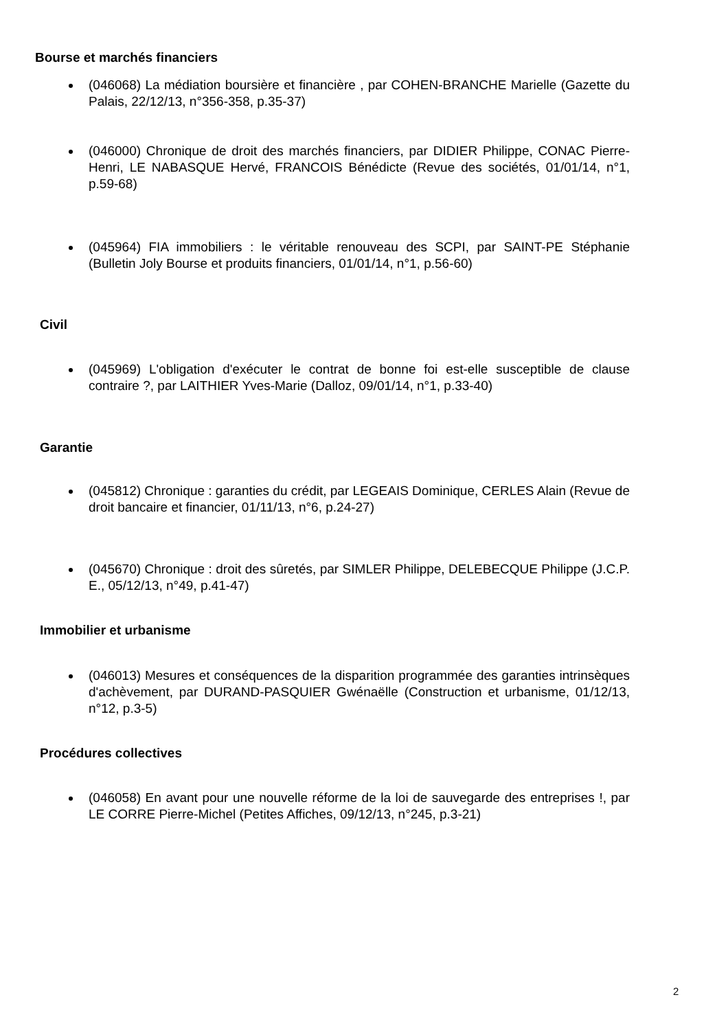Bourse et marchés financiers
(046068) La médiation boursière et financière , par COHEN-BRANCHE Marielle (Gazette du Palais, 22/12/13, n°356-358, p.35-37)
(046000) Chronique de droit des marchés financiers, par DIDIER Philippe, CONAC Pierre-Henri, LE NABASQUE Hervé, FRANCOIS Bénédicte (Revue des sociétés, 01/01/14, n°1, p.59-68)
(045964) FIA immobiliers : le véritable renouveau des SCPI, par SAINT-PE Stéphanie (Bulletin Joly Bourse et produits financiers, 01/01/14, n°1, p.56-60)
Civil
(045969) L'obligation d'exécuter le contrat de bonne foi est-elle susceptible de clause contraire ?, par LAITHIER Yves-Marie (Dalloz, 09/01/14, n°1, p.33-40)
Garantie
(045812) Chronique : garanties du crédit, par LEGEAIS Dominique, CERLES Alain (Revue de droit bancaire et financier, 01/11/13, n°6, p.24-27)
(045670) Chronique : droit des sûretés, par SIMLER Philippe, DELEBECQUE Philippe (J.C.P. E., 05/12/13, n°49, p.41-47)
Immobilier et urbanisme
(046013) Mesures et conséquences de la disparition programmée des garanties intrinsèques d'achèvement, par DURAND-PASQUIER Gwénaëlle (Construction et urbanisme, 01/12/13, n°12, p.3-5)
Procédures collectives
(046058) En avant pour une nouvelle réforme de la loi de sauvegarde des entreprises !, par LE CORRE Pierre-Michel (Petites Affiches, 09/12/13, n°245, p.3-21)
2